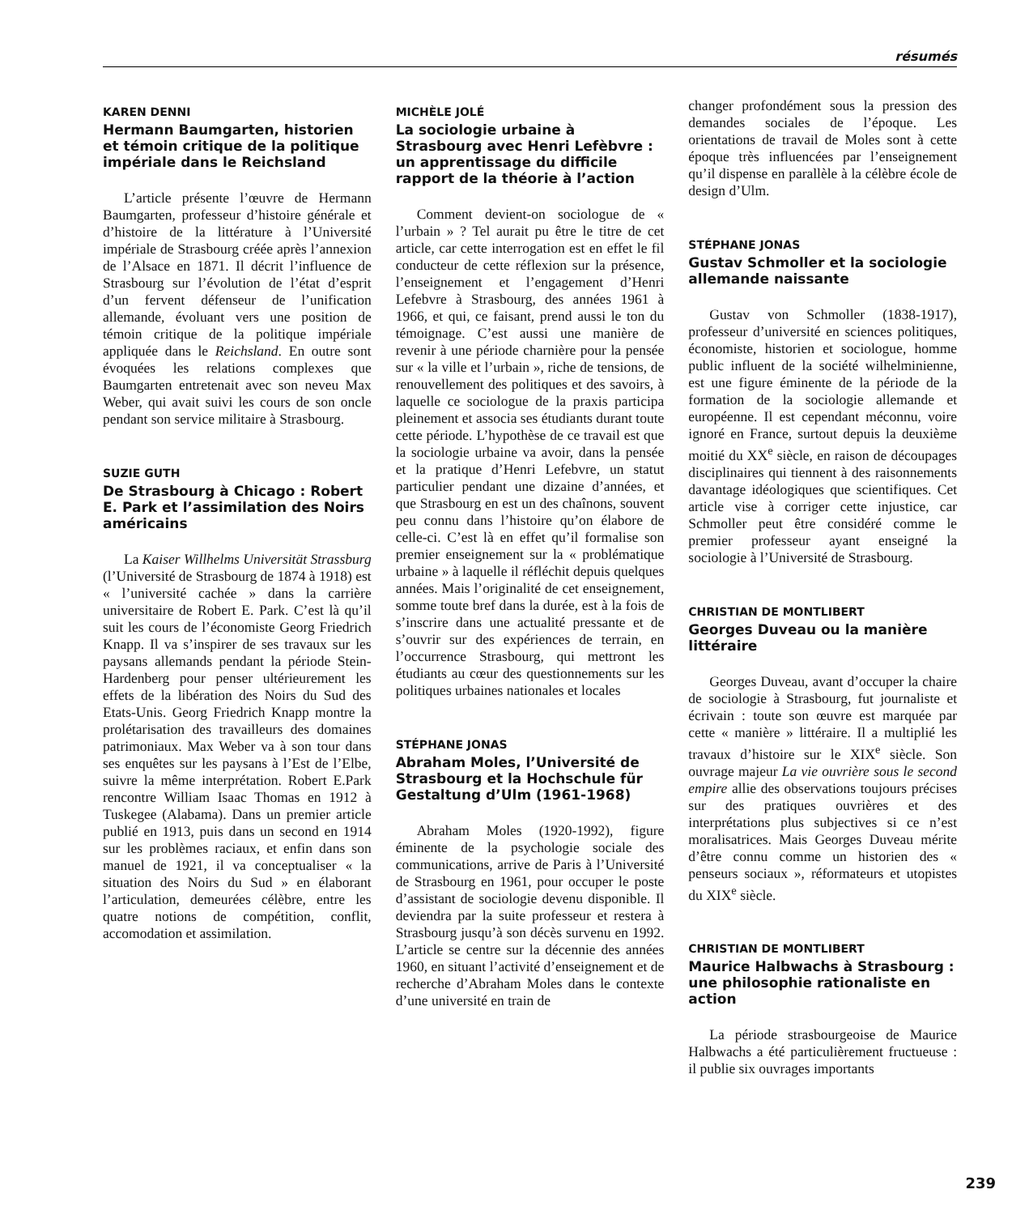résumés
KAREN DENNI
Hermann Baumgarten, historien et témoin critique de la politique impériale dans le Reichsland
L’article présente l’œuvre de Hermann Baumgarten, professeur d’histoire générale et d’histoire de la littérature à l’Université impériale de Strasbourg créée après l’annexion de l’Alsace en 1871. Il décrit l’influence de Strasbourg sur l’évolution de l’état d’esprit d’un fervent défenseur de l’unification allemande, évoluant vers une position de témoin critique de la politique impériale appliquée dans le Reichsland. En outre sont évoquées les relations complexes que Baumgarten entretenait avec son neveu Max Weber, qui avait suivi les cours de son oncle pendant son service militaire à Strasbourg.
SUZIE GUTH
De Strasbourg à Chicago : Robert E. Park et l’assimilation des Noirs américains
La Kaiser Willhelms Universität Strassburg (l’Université de Strasbourg de 1874 à 1918) est « l’université cachée » dans la carrière universitaire de Robert E. Park. C’est là qu’il suit les cours de l’économiste Georg Friedrich Knapp. Il va s’inspirer de ses travaux sur les paysans allemands pendant la période Stein-Hardenberg pour penser ultérieurement les effets de la libération des Noirs du Sud des Etats-Unis. Georg Friedrich Knapp montre la prolétarisation des travailleurs des domaines patrimoniaux. Max Weber va à son tour dans ses enquêtes sur les paysans à l’Est de l’Elbe, suivre la même interprétation. Robert E.Park rencontre William Isaac Thomas en 1912 à Tuskegee (Alabama). Dans un premier article publié en 1913, puis dans un second en 1914 sur les problèmes raciaux, et enfin dans son manuel de 1921, il va conceptualiser « la situation des Noirs du Sud » en élaborant l’articulation, demeurées célèbre, entre les quatre notions de compétition, conflit, accomodation et assimilation.
MICHÈLE JOLÉ
La sociologie urbaine à Strasbourg avec Henri Lefèbvre : un apprentissage du difficile rapport de la théorie à l’action
Comment devient-on sociologue de « l’urbain » ? Tel aurait pu être le titre de cet article, car cette interrogation est en effet le fil conducteur de cette réflexion sur la présence, l’enseignement et l’engagement d’Henri Lefebvre à Strasbourg, des années 1961 à 1966, et qui, ce faisant, prend aussi le ton du témoignage. C’est aussi une manière de revenir à une période charnière pour la pensée sur « la ville et l’urbain », riche de tensions, de renouvellement des politiques et des savoirs, à laquelle ce sociologue de la praxis participa pleinement et associa ses étudiants durant toute cette période. L’hypothèse de ce travail est que la sociologie urbaine va avoir, dans la pensée et la pratique d’Henri Lefebvre, un statut particulier pendant une dizaine d’années, et que Strasbourg en est un des chaînons, souvent peu connu dans l’histoire qu’on élabore de celle-ci. C’est là en effet qu’il formalise son premier enseignement sur la « problématique urbaine » à laquelle il réfléchit depuis quelques années. Mais l’originalité de cet enseignement, somme toute bref dans la durée, est à la fois de s’inscrire dans une actualité pressante et de s’ouvrir sur des expériences de terrain, en l’occurrence Strasbourg, qui mettront les étudiants au cœur des questionnements sur les politiques urbaines nationales et locales
STÉPHANE JONAS
Abraham Moles, l’Université de Strasbourg et la Hochschule für Gestaltung d’Ulm (1961-1968)
Abraham Moles (1920-1992), figure éminente de la psychologie sociale des communications, arrive de Paris à l’Université de Strasbourg en 1961, pour occuper le poste d’assistant de sociologie devenu disponible. Il deviendra par la suite professeur et restera à Strasbourg jusqu’à son décès survenu en 1992. L’article se centre sur la décennie des années 1960, en situant l’activité d’enseignement et de recherche d’Abraham Moles dans le contexte d’une université en train de
changer profondément sous la pression des demandes sociales de l’époque. Les orientations de travail de Moles sont à cette époque très influencées par l’enseignement qu’il dispense en parallèle à la célèbre école de design d’Ulm.
STÉPHANE JONAS
Gustav Schmoller et la sociologie allemande naissante
Gustav von Schmoller (1838-1917), professeur d’université en sciences politiques, économiste, historien et sociologue, homme public influent de la société wilhelminienne, est une figure éminente de la période de la formation de la sociologie allemande et européenne. Il est cependant méconnu, voire ignoré en France, surtout depuis la deuxième moitié du XX<sup>e</sup> siècle, en raison de découpages disciplinaires qui tiennent à des raisonnements davantage idéologiques que scientifiques. Cet article vise à corriger cette injustice, car Schmoller peut être considéré comme le premier professeur ayant enseigné la sociologie à l’Université de Strasbourg.
CHRISTIAN DE MONTLIBERT
Georges Duveau ou la manière littéraire
Georges Duveau, avant d’occuper la chaire de sociologie à Strasbourg, fut journaliste et écrivain : toute son œuvre est marquée par cette « manière » littéraire. Il a multiplié les travaux d’histoire sur le XIX<sup>e</sup> siècle. Son ouvrage majeur La vie ouvrière sous le second empire allie des observations toujours précises sur des pratiques ouvrières et des interprétations plus subjectives si ce n’est moralisatrices. Mais Georges Duveau mérite d’être connu comme un historien des « penseurs sociaux », réformateurs et utopistes du XIX<sup>e</sup> siècle.
CHRISTIAN DE MONTLIBERT
Maurice Halbwachs à Strasbourg : une philosophie rationaliste en action
La période strasbourgeoise de Maurice Halbwachs a été particulièrement fructueuse : il publie six ouvrages importants
239